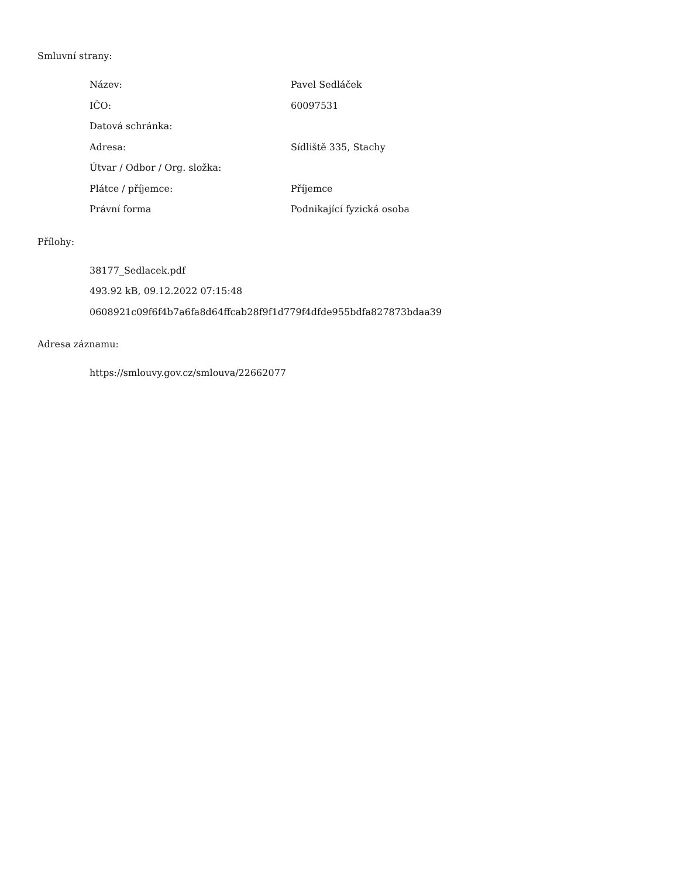Smluvní strany:
| Název: | Pavel Sedláček |
| IČO: | 60097531 |
| Datová schránka: | |
| Adresa: | Sídliště 335, Stachy |
| Útvar / Odbor / Org. složka: | |
| Plátce / příjemce: | Příjemce |
| Právní forma | Podnikající fyzická osoba |
Přílohy:
38177_Sedlacek.pdf
493.92 kB, 09.12.2022 07:15:48
0608921c09f6f4b7a6fa8d64ffcab28f9f1d779f4dfde955bdfa827873bdaa39
Adresa záznamu:
https://smlouvy.gov.cz/smlouva/22662077